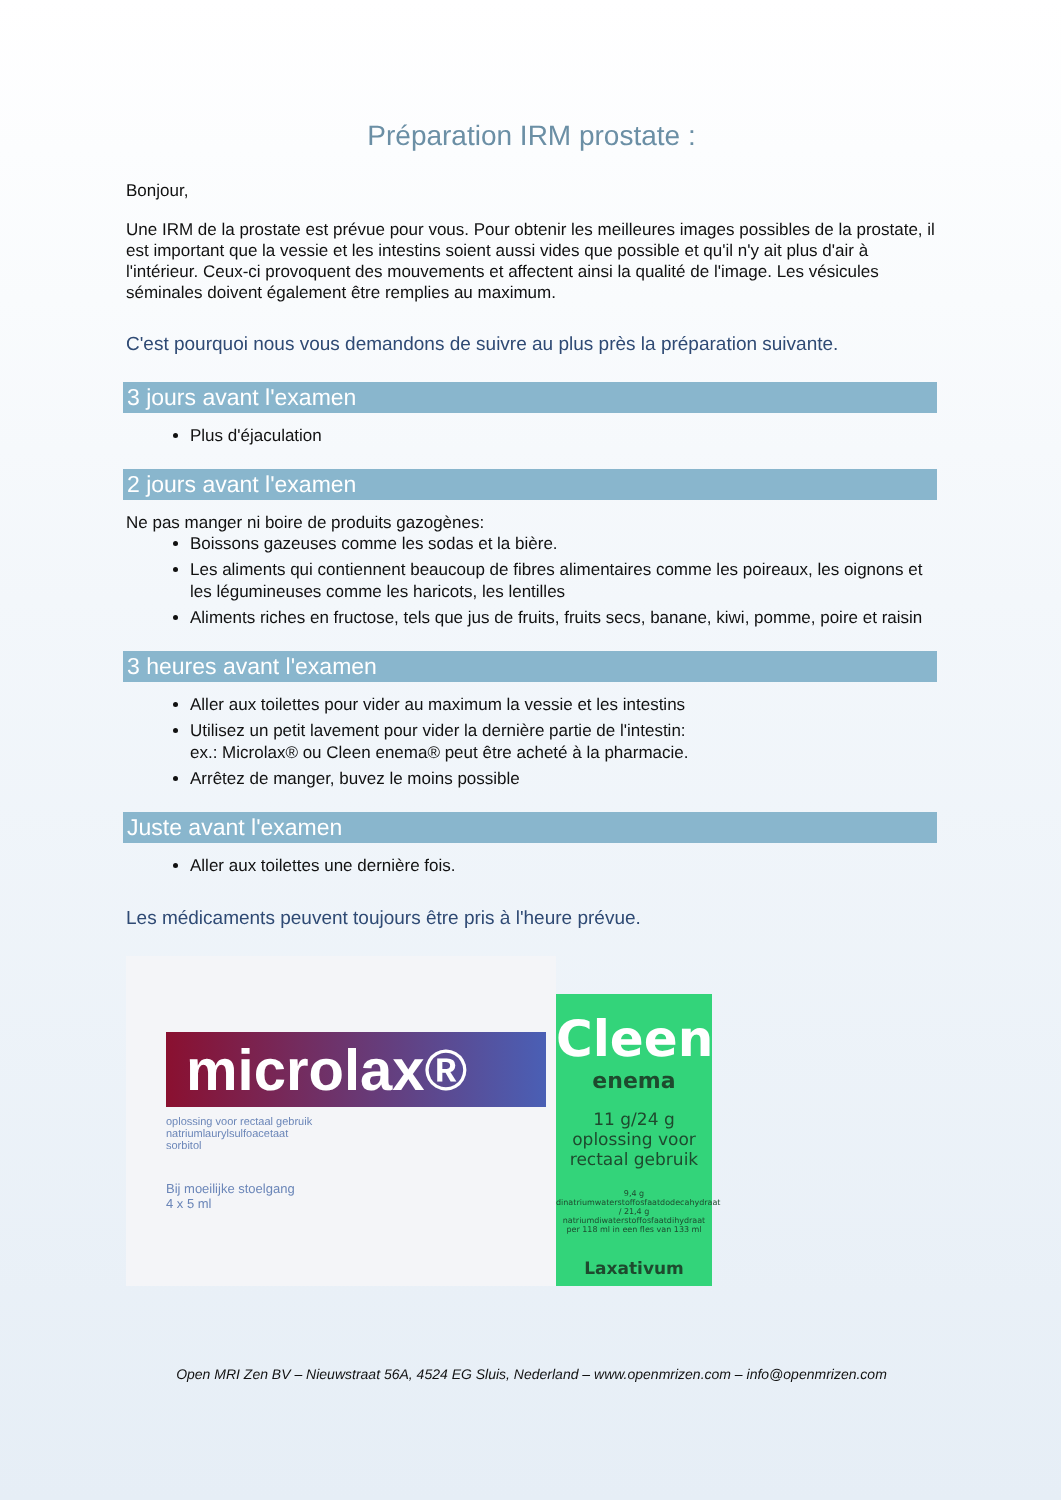Préparation IRM prostate :
Bonjour,
Une IRM de la prostate est prévue pour vous. Pour obtenir les meilleures images possibles de la prostate, il est important que la vessie et les intestins soient aussi vides que possible et qu'il n'y ait plus d'air à l'intérieur. Ceux-ci provoquent des mouvements et affectent ainsi la qualité de l'image. Les vésicules séminales doivent également être remplies au maximum.
C'est pourquoi nous vous demandons de suivre au plus près la préparation suivante.
3 jours avant l'examen
Plus d'éjaculation
2 jours avant l'examen
Ne pas manger ni boire de produits gazogènes:
Boissons gazeuses comme les sodas et la bière.
Les aliments qui contiennent beaucoup de fibres alimentaires comme les poireaux, les oignons et les légumineuses comme les haricots, les lentilles
Aliments riches en fructose, tels que jus de fruits, fruits secs, banane, kiwi, pomme, poire et raisin
3 heures avant l'examen
Aller aux toilettes pour vider au maximum la vessie et les intestins
Utilisez un petit lavement pour vider la dernière partie de l'intestin:
ex.: Microlax® ou Cleen enema® peut être acheté à la pharmacie.
Arrêtez de manger, buvez le moins possible
Juste avant l'examen
Aller aux toilettes une dernière fois.
Les médicaments peuvent toujours être pris à l'heure prévue.
microlax®
oplossing voor rectaal gebruik
natriumlaurylsulfoacetaat
sorbitol
Bij moeilijke stoelgang
4 x 5 ml
Cleen
enema
11 g/24 g
oplossing voor
rectaal gebruik
9,4 g dinatriumwaterstoffosfaatdodecahydraat / 21,4 g natriumdiwaterstoffosfaatdihydraat per 118 ml in een fles van 133 ml
Laxativum
Open MRI Zen BV – Nieuwstraat 56A, 4524 EG Sluis, Nederland – www.openmrizen.com – info@openmrizen.com